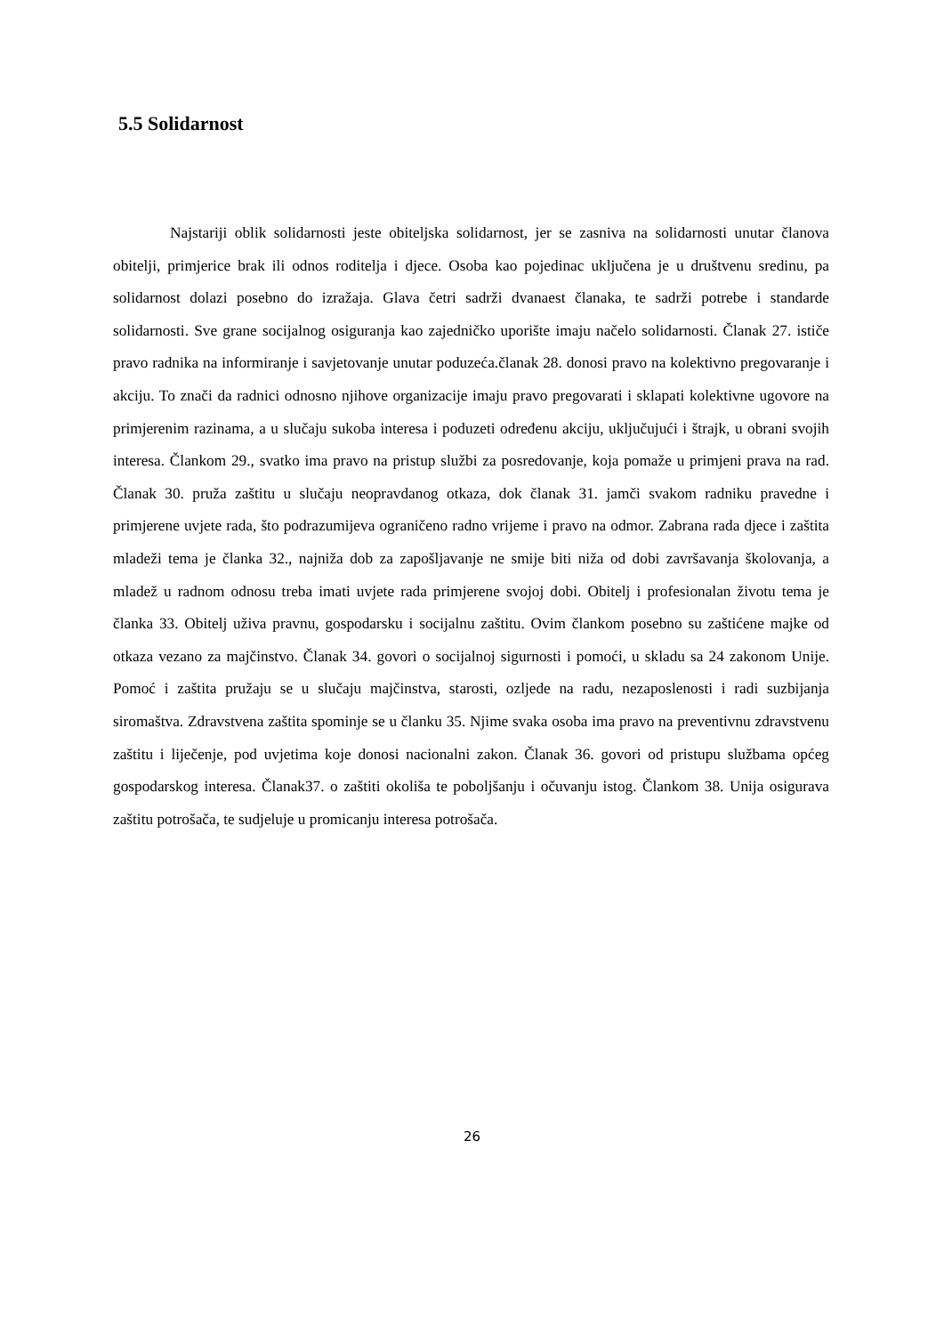5.5 Solidarnost
Najstariji oblik solidarnosti jeste obiteljska solidarnost, jer se zasniva na solidarnosti unutar članova obitelji, primjerice brak ili odnos roditelja i djece. Osoba kao pojedinac uključena je u društvenu sredinu, pa solidarnost dolazi posebno do izražaja. Glava četri sadrži dvanaest članaka, te sadrži potrebe i standarde solidarnosti. Sve grane socijalnog osiguranja kao zajedničko uporište imaju načelo solidarnosti. Članak 27. ističe pravo radnika na informiranje i savjetovanje unutar poduzeća.članak 28. donosi pravo na kolektivno pregovaranje i akciju. To znači da radnici odnosno njihove organizacije imaju pravo pregovarati i sklapati kolektivne ugovore na primjerenim razinama, a u slučaju sukoba interesa i poduzeti određenu akciju, uključujući i štrajk, u obrani svojih interesa. Člankom 29., svatko ima pravo na pristup službi za posredovanje, koja pomaže u primjeni prava na rad. Članak 30. pruža zaštitu u slučaju neopravdanog otkaza, dok članak 31. jamči svakom radniku pravedne i primjerene uvjete rada, što podrazumijeva ograničeno radno vrijeme i pravo na odmor. Zabrana rada djece i zaštita mladeži tema je članka 32., najniža dob za zapošljavanje ne smije biti niža od dobi završavanja školovanja, a mladež u radnom odnosu treba imati uvjete rada primjerene svojoj dobi. Obitelj i profesionalan životu tema je članka 33. Obitelj uživa pravnu, gospodarsku i socijalnu zaštitu. Ovim člankom posebno su zaštićene majke od otkaza vezano za majčinstvo. Članak 34. govori o socijalnoj sigurnosti i pomoći, u skladu sa 24 zakonom Unije. Pomoć i zaštita pružaju se u slučaju majčinstva, starosti, ozljede na radu, nezaposlenosti i radi suzbijanja siromaštva. Zdravstvena zaštita spominje se u članku 35. Njime svaka osoba ima pravo na preventivnu zdravstvenu zaštitu i liječenje, pod uvjetima koje donosi nacionalni zakon. Članak 36. govori od pristupu službama općeg gospodarskog interesa. Članak37. o zaštiti okoliša te poboljšanju i očuvanju istog. Člankom 38. Unija osigurava zaštitu potrošača, te sudjeluje u promicanju interesa potrošača.
26